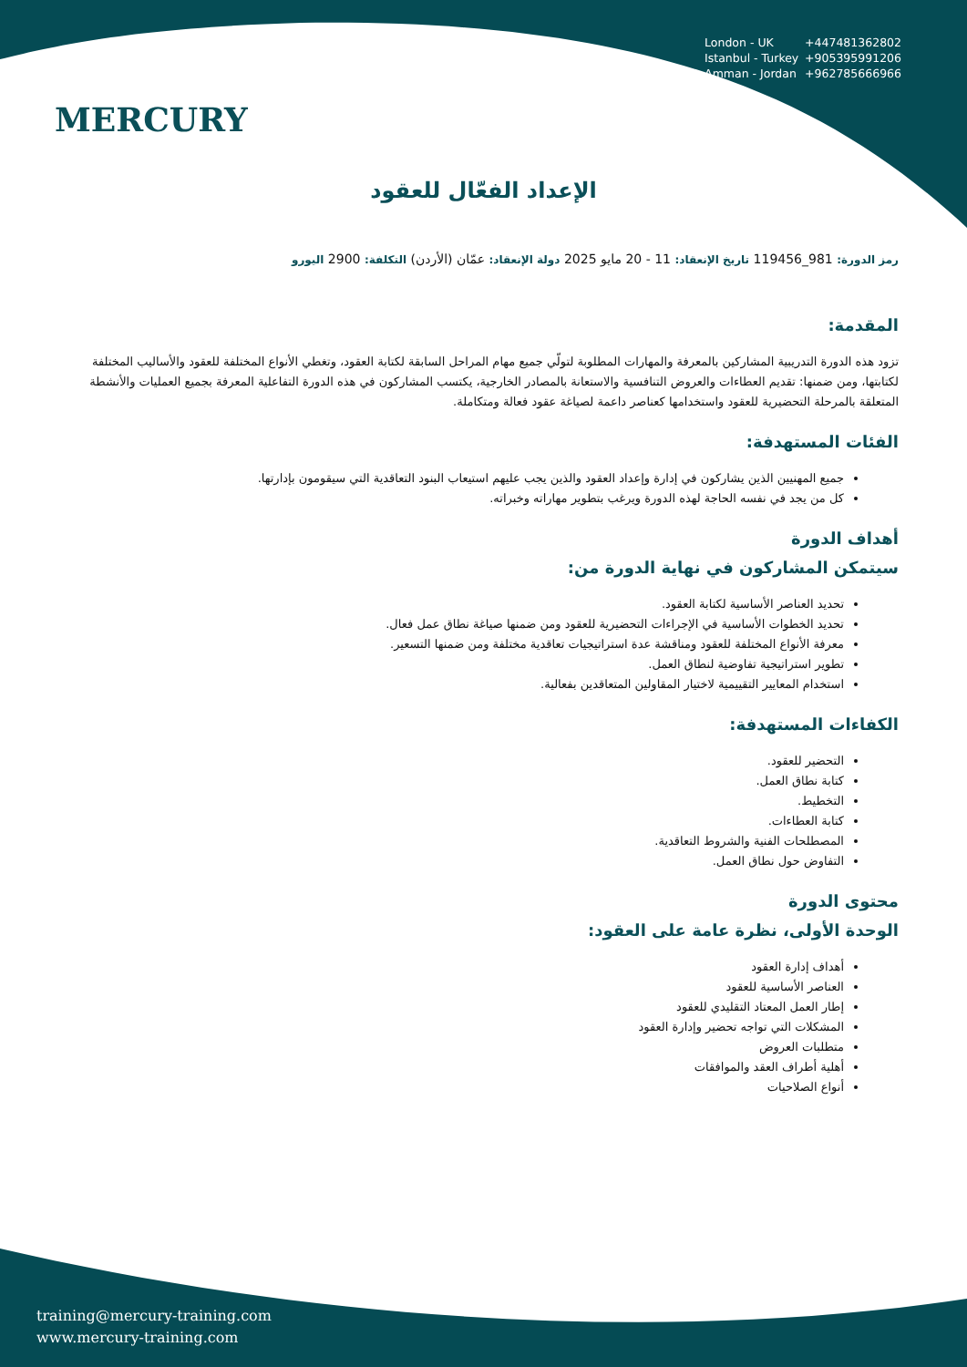MERCURY
London - UK +447481362802
Istanbul - Turkey +905395991206
Amman - Jordan +962785666966
الإعداد الفعّال للعقود
رمز الدورة: 981_119456 تاريخ الإنعقاد: 11 - 20 مايو 2025 دولة الإنعقاد: عمّان (الأردن) التكلفة: 2900 اليورو
المقدمة:
تزود هذه الدورة التدريبية المشاركين بالمعرفة والمهارات المطلوبة لتولّي جميع مهام المراحل السابقة لكتابة العقود، وتغطي الأنواع المختلفة للعقود والأساليب المختلفة لكتابتها، ومن ضمنها: تقديم العطاءات والعروض التنافسية والاستعانة بالمصادر الخارجية، يكتسب المشاركون في هذه الدورة التفاعلية المعرفة بجميع العمليات والأنشطة المتعلقة بالمرحلة التحضيرية للعقود واستخدامها كعناصر داعمة لصياغة عقود فعالة ومتكاملة.
الفئات المستهدفة:
جميع المهنيين الذين يشاركون في إدارة وإعداد العقود والذين يجب عليهم استيعاب البنود التعاقدية التي سيقومون بإدارتها.
كل من يجد في نفسه الحاجة لهذه الدورة ويرغب بتطوير مهاراته وخبراته.
أهداف الدورة
سيتمكن المشاركون في نهاية الدورة من:
تحديد العناصر الأساسية لكتابة العقود.
تحديد الخطوات الأساسية في الإجراءات التحضيرية للعقود ومن ضمنها صياغة نطاق عمل فعال.
معرفة الأنواع المختلفة للعقود ومناقشة عدة استراتيجيات تعاقدية مختلفة ومن ضمنها التسعير.
تطوير استراتيجية تفاوضية لنطاق العمل.
استخدام المعايير التقييمية لاختيار المقاولين المتعاقدين بفعالية.
الكفاءات المستهدفة:
التحضير للعقود.
كتابة نطاق العمل.
التخطيط.
كتابة العطاءات.
المصطلحات الفنية والشروط التعاقدية.
التفاوض حول نطاق العمل.
محتوى الدورة
الوحدة الأولى، نظرة عامة على العقود:
أهداف إدارة العقود
العناصر الأساسية للعقود
إطار العمل المعتاد التقليدي للعقود
المشكلات التي تواجه تحضير وإدارة العقود
متطلبات العروض
أهلية أطراف العقد والموافقات
أنواع الصلاحيات
training@mercury-training.com
www.mercury-training.com